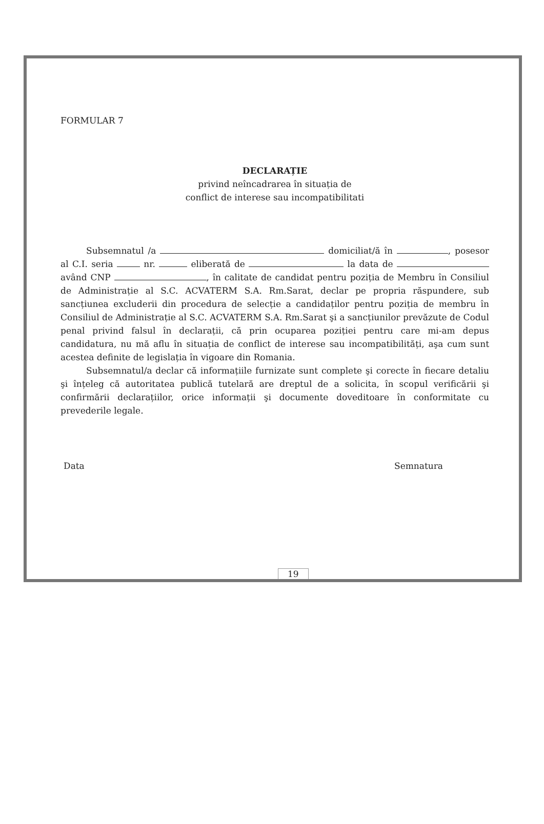FORMULAR 7
DECLARAȚIE
privind neîncadrarea în situația de
conflict de interese sau incompatibilitati
Subsemnatul /a domiciliat/ă în , posesor al C.I. seria nr. eliberată de la data de având CNP , în calitate de candidat pentru poziția de Membru în Consiliul de Administrație al S.C. ACVATERM S.A. Rm.Sarat, declar pe propria răspundere, sub sancțiunea excluderii din procedura de selecție a candidaților pentru poziția de membru în Consiliul de Administrație al S.C. ACVATERM S.A. Rm.Sarat şi a sancțiunilor prevăzute de Codul penal privind falsul în declarații, că prin ocuparea poziției pentru care mi-am depus candidatura, nu mă aflu în situația de conflict de interese sau incompatibilități, aşa cum sunt acestea definite de legislația în vigoare din Romania.
Subsemnatul/a declar că informațiile furnizate sunt complete şi corecte în fiecare detaliu şi înțeleg că autoritatea publică tutelară are dreptul de a solicita, în scopul verificării şi confirmării declarațiilor, orice informații şi documente doveditoare în conformitate cu prevederile legale.
Data Semnatura
19